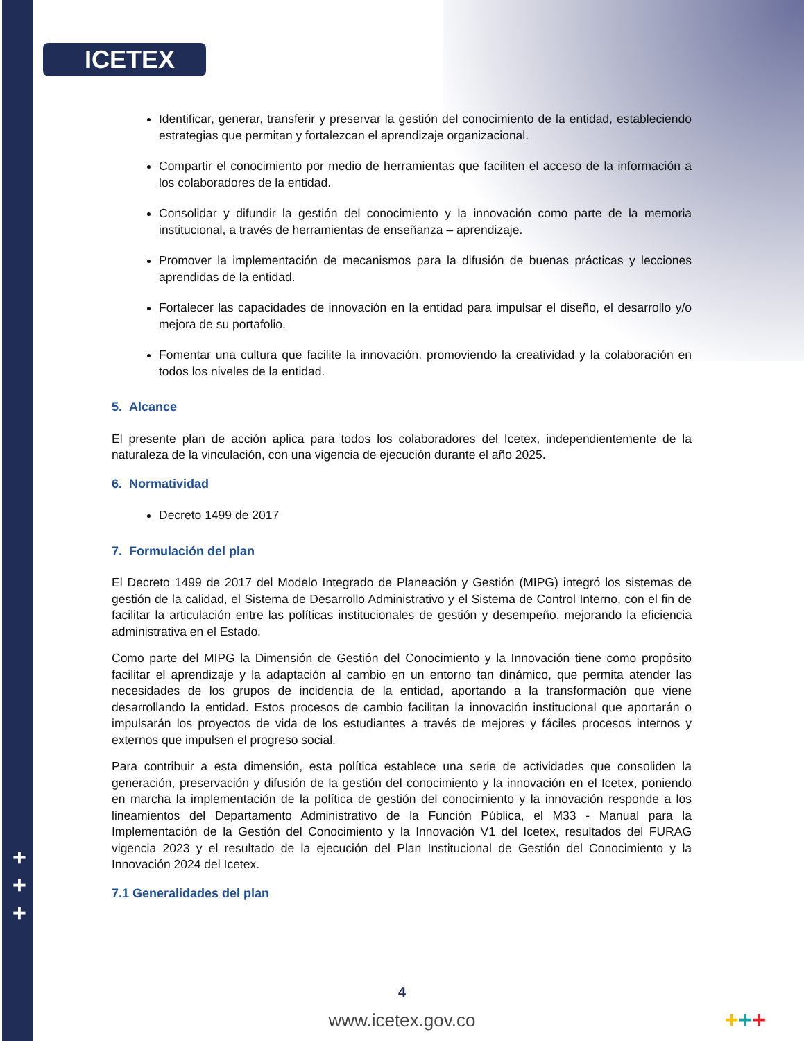ICETEX
Identificar, generar, transferir y preservar la gestión del conocimiento de la entidad, estableciendo estrategias que permitan y fortalezcan el aprendizaje organizacional.
Compartir el conocimiento por medio de herramientas que faciliten el acceso de la información a los colaboradores de la entidad.
Consolidar y difundir la gestión del conocimiento y la innovación como parte de la memoria institucional, a través de herramientas de enseñanza – aprendizaje.
Promover la implementación de mecanismos para la difusión de buenas prácticas y lecciones aprendidas de la entidad.
Fortalecer las capacidades de innovación en la entidad para impulsar el diseño, el desarrollo y/o mejora de su portafolio.
Fomentar una cultura que facilite la innovación, promoviendo la creatividad y la colaboración en todos los niveles de la entidad.
5. Alcance
El presente plan de acción aplica para todos los colaboradores del Icetex, independientemente de la naturaleza de la vinculación, con una vigencia de ejecución durante el año 2025.
6. Normatividad
Decreto 1499 de 2017
7. Formulación del plan
El Decreto 1499 de 2017 del Modelo Integrado de Planeación y Gestión (MIPG) integró los sistemas de gestión de la calidad, el Sistema de Desarrollo Administrativo y el Sistema de Control Interno, con el fin de facilitar la articulación entre las políticas institucionales de gestión y desempeño, mejorando la eficiencia administrativa en el Estado.
Como parte del MIPG la Dimensión de Gestión del Conocimiento y la Innovación tiene como propósito facilitar el aprendizaje y la adaptación al cambio en un entorno tan dinámico, que permita atender las necesidades de los grupos de incidencia de la entidad, aportando a la transformación que viene desarrollando la entidad. Estos procesos de cambio facilitan la innovación institucional que aportarán o impulsarán los proyectos de vida de los estudiantes a través de mejores y fáciles procesos internos y externos que impulsen el progreso social.
Para contribuir a esta dimensión, esta política establece una serie de actividades que consoliden la generación, preservación y difusión de la gestión del conocimiento y la innovación en el Icetex, poniendo en marcha la implementación de la política de gestión del conocimiento y la innovación responde a los lineamientos del Departamento Administrativo de la Función Pública, el M33 - Manual para la Implementación de la Gestión del Conocimiento y la Innovación V1 del Icetex, resultados del FURAG vigencia 2023 y el resultado de la ejecución del Plan Institucional de Gestión del Conocimiento y la Innovación 2024 del Icetex.
7.1 Generalidades del plan
+
+
+
4
www.icetex.gov.co +++